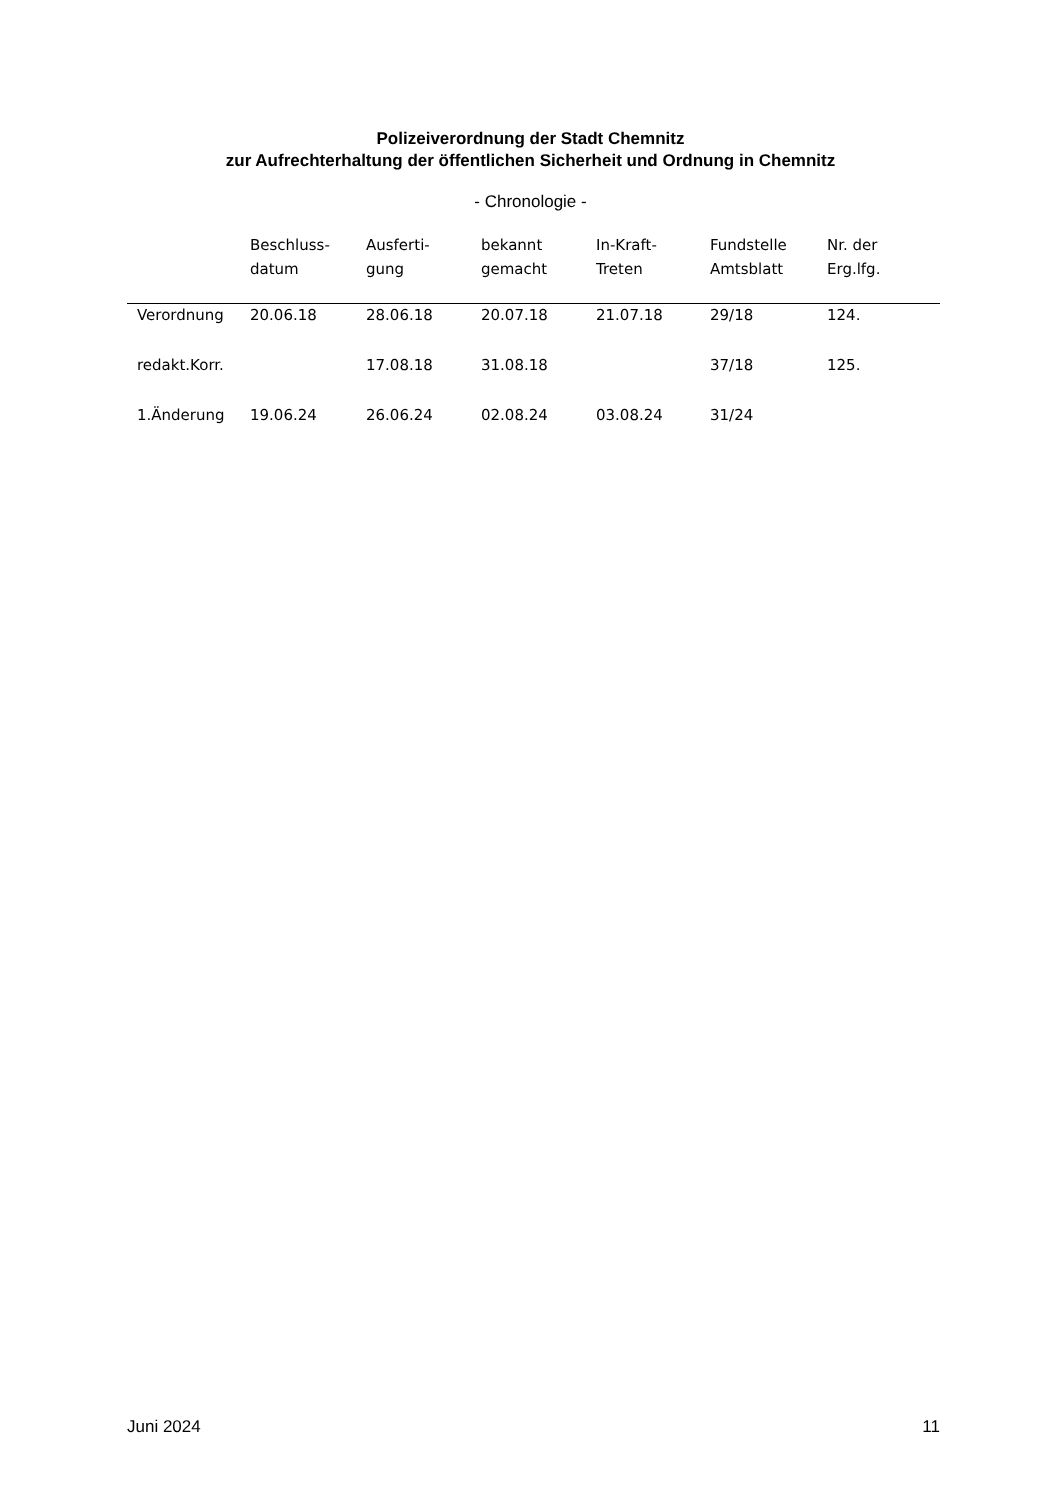Polizeiverordnung der Stadt Chemnitz
zur Aufrechterhaltung der öffentlichen Sicherheit und Ordnung in Chemnitz
- Chronologie -
| | Beschluss- datum | Ausferti- gung | bekannt gemacht | In-Kraft- Treten | Fundstelle Amtsblatt | Nr. der Erg.lfg. |
| --- | --- | --- | --- | --- | --- | --- |
| Verordnung | 20.06.18 | 28.06.18 | 20.07.18 | 21.07.18 | 29/18 | 124. |
| redakt.Korr. | | 17.08.18 | 31.08.18 | | 37/18 | 125. |
| 1.Änderung | 19.06.24 | 26.06.24 | 02.08.24 | 03.08.24 | 31/24 | |
Juni 2024 11